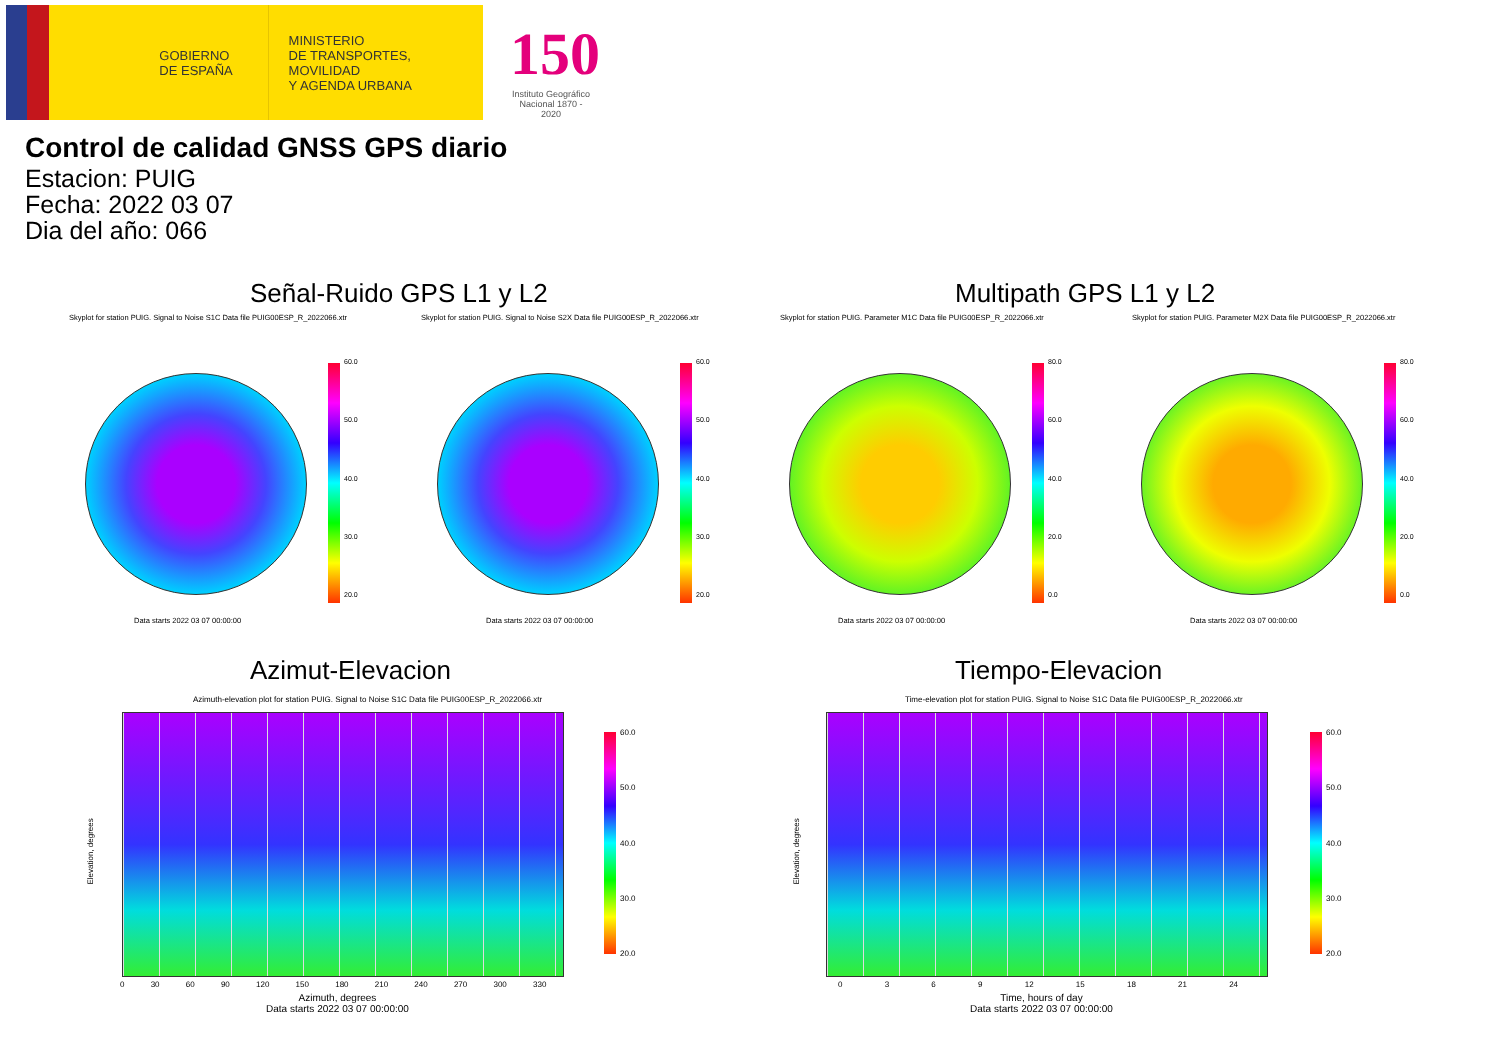GOBIERNO
DE ESPAÑA
MINISTERIO
DE TRANSPORTES, MOVILIDAD
Y AGENDA URBANA
150
Instituto Geográfico Nacional 1870 - 2020
Control de calidad GNSS GPS diario
Estacion: PUIG
Fecha: 2022 03 07
Dia del año: 066
Señal-Ruido GPS L1 y L2 Multipath GPS L1 y L2
Skyplot for station PUIG. Signal to Noise S1C Data file PUIG00ESP_R_2022066.xtr Skyplot for station PUIG. Signal to Noise S2X Data file PUIG00ESP_R_2022066.xtr Skyplot for station PUIG. Parameter M1C Data file PUIG00ESP_R_2022066.xtr Skyplot for station PUIG. Parameter M2X Data file PUIG00ESP_R_2022066.xtr
60.0
50.0
40.0
30.0
20.0
60.0
50.0
40.0
30.0
20.0
80.0
60.0
40.0
20.0
0.0
80.0
60.0
40.0
20.0
0.0
Data starts 2022 03 07 00:00:00 Data starts 2022 03 07 00:00:00 Data starts 2022 03 07 00:00:00 Data starts 2022 03 07 00:00:00
Azimut-Elevacion Tiempo-Elevacion
Azimuth-elevation plot for station PUIG. Signal to Noise S1C Data file PUIG00ESP_R_2022066.xtr Time-elevation plot for station PUIG. Signal to Noise S1C Data file PUIG00ESP_R_2022066.xtr
Elevation, degrees Elevation, degrees
0 30 60 90 120 150 180 210 240 270 300 330 0 3 6 9 12 15 18 21 24
Azimuth, degrees
Data starts 2022 03 07 00:00:00
Time, hours of day
Data starts 2022 03 07 00:00:00
60.0
50.0
40.0
30.0
20.0
60.0
50.0
40.0
30.0
20.0